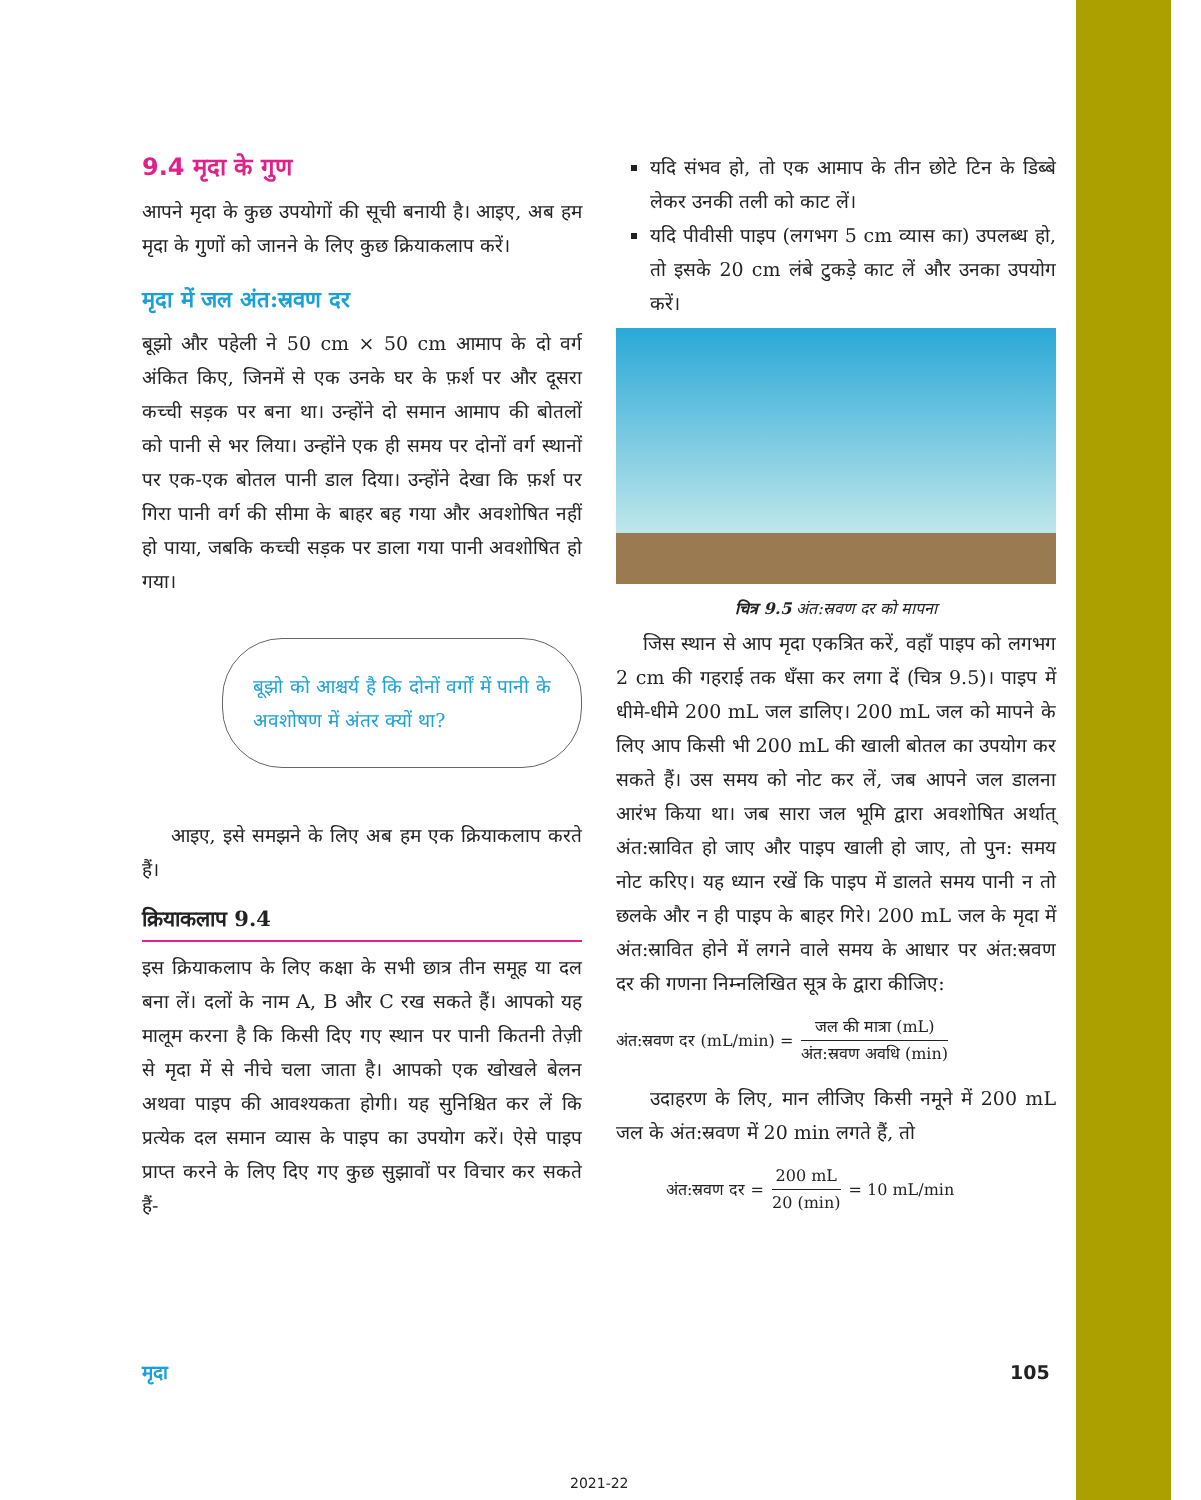9.4 मृदा के गुण
आपने मृदा के कुछ उपयोगों की सूची बनायी है। आइए, अब हम मृदा के गुणों को जानने के लिए कुछ क्रियाकलाप करें।
मृदा में जल अंत:स्रवण दर
बूझो और पहेली ने 50 cm × 50 cm आमाप के दो वर्ग अंकित किए, जिनमें से एक उनके घर के फ़र्श पर और दूसरा कच्ची सड़क पर बना था। उन्होंने दो समान आमाप की बोतलों को पानी से भर लिया। उन्होंने एक ही समय पर दोनों वर्ग स्थानों पर एक-एक बोतल पानी डाल दिया। उन्होंने देखा कि फ़र्श पर गिरा पानी वर्ग की सीमा के बाहर बह गया और अवशोषित नहीं हो पाया, जबकि कच्ची सड़क पर डाला गया पानी अवशोषित हो गया।
बूझो को आश्चर्य है कि दोनों वर्गों में पानी के अवशोषण में अंतर क्यों था?
आइए, इसे समझने के लिए अब हम एक क्रियाकलाप करते हैं।
क्रियाकलाप 9.4
इस क्रियाकलाप के लिए कक्षा के सभी छात्र तीन समूह या दल बना लें। दलों के नाम A, B और C रख सकते हैं। आपको यह मालूम करना है कि किसी दिए गए स्थान पर पानी कितनी तेज़ी से मृदा में से नीचे चला जाता है। आपको एक खोखले बेलन अथवा पाइप की आवश्यकता होगी। यह सुनिश्चित कर लें कि प्रत्येक दल समान व्यास के पाइप का उपयोग करें। ऐसे पाइप प्राप्त करने के लिए दिए गए कुछ सुझावों पर विचार कर सकते हैं-
यदि संभव हो, तो एक आमाप के तीन छोटे टिन के डिब्बे लेकर उनकी तली को काट लें।
यदि पीवीसी पाइप (लगभग 5 cm व्यास का) उपलब्ध हो, तो इसके 20 cm लंबे टुकड़े काट लें और उनका उपयोग करें।
चित्र 9.5 अंत:स्रवण दर को मापना
जिस स्थान से आप मृदा एकत्रित करें, वहाँ पाइप को लगभग 2 cm की गहराई तक धँसा कर लगा दें (चित्र 9.5)। पाइप में धीमे-धीमे 200 mL जल डालिए। 200 mL जल को मापने के लिए आप किसी भी 200 mL की खाली बोतल का उपयोग कर सकते हैं। उस समय को नोट कर लें, जब आपने जल डालना आरंभ किया था। जब सारा जल भूमि द्वारा अवशोषित अर्थात् अंत:स्रावित हो जाए और पाइप खाली हो जाए, तो पुन: समय नोट करिए। यह ध्यान रखें कि पाइप में डालते समय पानी न तो छलके और न ही पाइप के बाहर गिरे। 200 mL जल के मृदा में अंत:स्रावित होने में लगने वाले समय के आधार पर अंत:स्रवण दर की गणना निम्नलिखित सूत्र के द्वारा कीजिए:
अंत:स्रवण दर (mL/min) = जल की मात्रा (mL) अंत:स्रवण अवधि (min)
उदाहरण के लिए, मान लीजिए किसी नमूने में 200 mL जल के अंत:स्रवण में 20 min लगते हैं, तो
अंत:स्रवण दर = 200 mL 20 (min) = 10 mL/min
मृदा 105
2021-22